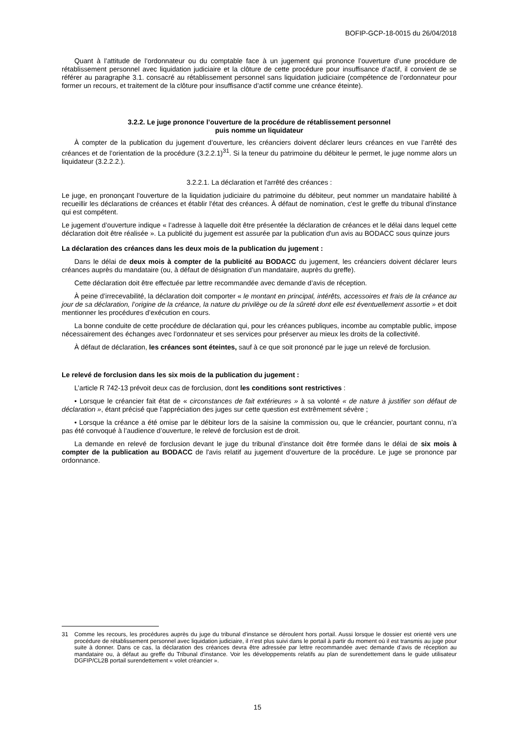BOFIP-GCP-18-0015 du 26/04/2018
Quant à l’attitude de l’ordonnateur ou du comptable face à un jugement qui prononce l’ouverture d’une procédure de rétablissement personnel avec liquidation judiciaire et la clôture de cette procédure pour insuffisance d’actif, il convient de se référer au paragraphe 3.1. consacré au rétablissement personnel sans liquidation judiciaire (compétence de l’ordonnateur pour former un recours, et traitement de la clôture pour insuffisance d’actif comme une créance éteinte).
3.2.2. Le juge prononce l’ouverture de la procédure de rétablissement personnel
puis nomme un liquidateur
À compter de la publication du jugement d’ouverture, les créanciers doivent déclarer leurs créances en vue l’arrêté des créances et de l’orientation de la procédure (3.2.2.1)<sup>31</sup>. Si la teneur du patrimoine du débiteur le permet, le juge nomme alors un liquidateur (3.2.2.2.).
3.2.2.1. La déclaration et l'arrêté des créances :
Le juge, en prononçant l'ouverture de la liquidation judiciaire du patrimoine du débiteur, peut nommer un mandataire habilité à recueillir les déclarations de créances et établir l'état des créances. À défaut de nomination, c'est le greffe du tribunal d'instance qui est compétent.
Le jugement d’ouverture indique « l’adresse à laquelle doit être présentée la déclaration de créances et le délai dans lequel cette déclaration doit être réalisée ». La publicité du jugement est assurée par la publication d'un avis au BODACC sous quinze jours
La déclaration des créances dans les deux mois de la publication du jugement :
Dans le délai de deux mois à compter de la publicité au BODACC du jugement, les créanciers doivent déclarer leurs créances auprès du mandataire (ou, à défaut de désignation d’un mandataire, auprès du greffe).
Cette déclaration doit être effectuée par lettre recommandée avec demande d’avis de réception.
À peine d’irrecevabilité, la déclaration doit comporter « le montant en principal, intérêts, accessoires et frais de la créance au jour de sa déclaration, l’origine de la créance, la nature du privilège ou de la sûreté dont elle est éventuellement assortie » et doit mentionner les procédures d’exécution en cours.
La bonne conduite de cette procédure de déclaration qui, pour les créances publiques, incombe au comptable public, impose nécessairement des échanges avec l’ordonnateur et ses services pour préserver au mieux les droits de la collectivité.
À défaut de déclaration, les créances sont éteintes, sauf à ce que soit prononcé par le juge un relevé de forclusion.
Le relevé de forclusion dans les six mois de la publication du jugement :
L’article R 742-13 prévoit deux cas de forclusion, dont les conditions sont restrictives :
• Lorsque le créancier fait état de « circonstances de fait extérieures » à sa volonté « de nature à justifier son défaut de déclaration », étant précisé que l’appréciation des juges sur cette question est extrêmement sévère ;
• Lorsque la créance a été omise par le débiteur lors de la saisine la commission ou, que le créancier, pourtant connu, n’a pas été convoqué à l’audience d’ouverture, le relevé de forclusion est de droit.
La demande en relevé de forclusion devant le juge du tribunal d’instance doit être formée dans le délai de six mois à compter de la publication au BODACC de l'avis relatif au jugement d’ouverture de la procédure. Le juge se prononce par ordonnance.
31 Comme les recours, les procédures auprès du juge du tribunal d'instance se déroulent hors portail. Aussi lorsque le dossier est orienté vers une procédure de rétablissement personnel avec liquidation judiciaire, il n'est plus suivi dans le portail à partir du moment où il est transmis au juge pour suite à donner. Dans ce cas, la déclaration des créances devra être adressée par lettre recommandée avec demande d’avis de réception au mandataire ou, à défaut au greffe du Tribunal d'instance. Voir les développements relatifs au plan de surendettement dans le guide utilisateur DGFIP/CL2B portail surendettement « volet créancier ».
15